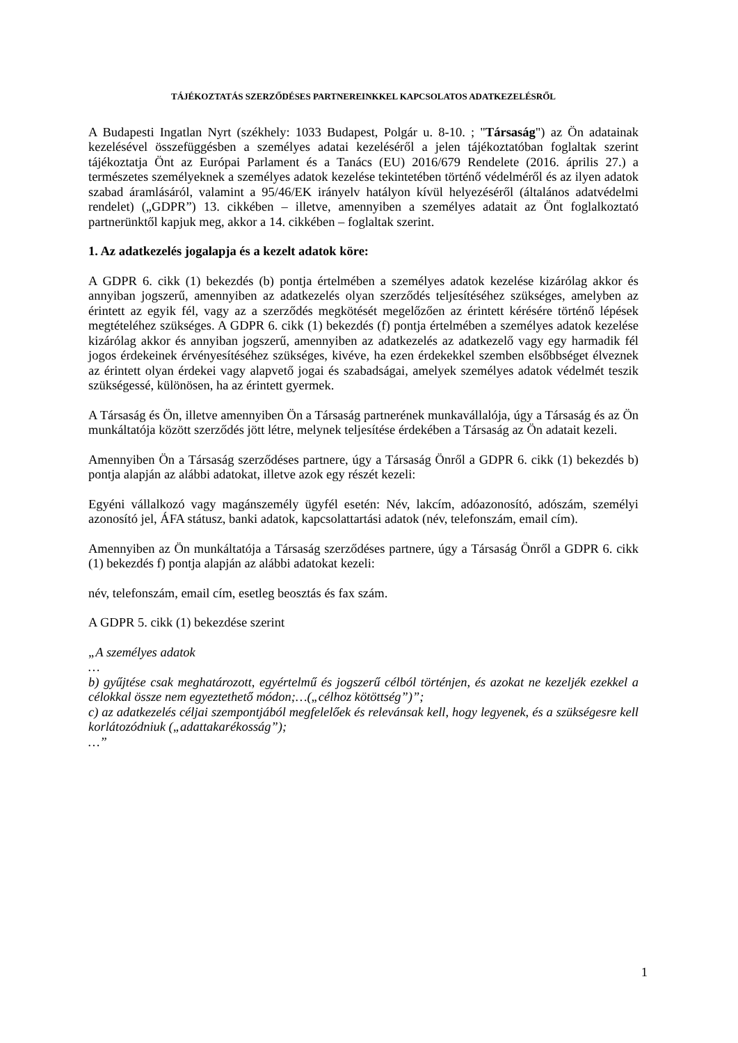TÁJÉKOZTATÁS SZERZŐDÉSES PARTNEREINKKEL KAPCSOLATOS ADATKEZELÉSRŐL
A Budapesti Ingatlan Nyrt (székhely: 1033 Budapest, Polgár u. 8-10. ; "Társaság") az Ön adatainak kezelésével összefüggésben a személyes adatai kezeléséről a jelen tájékoztatóban foglaltak szerint tájékoztatja Önt az Európai Parlament és a Tanács (EU) 2016/679 Rendelete (2016. április 27.) a természetes személyeknek a személyes adatok kezelése tekintetében történő védelméről és az ilyen adatok szabad áramlásáról, valamint a 95/46/EK irányelv hatályon kívül helyezéséről (általános adatvédelmi rendelet) („GDPR”) 13. cikkében – illetve, amennyiben a személyes adatait az Önt foglalkoztató partnerünktől kapjuk meg, akkor a 14. cikkében – foglaltak szerint.
1. Az adatkezelés jogalapja és a kezelt adatok köre:
A GDPR 6. cikk (1) bekezdés (b) pontja értelmében a személyes adatok kezelése kizárólag akkor és annyiban jogszerű, amennyiben az adatkezelés olyan szerződés teljesítéséhez szükséges, amelyben az érintett az egyik fél, vagy az a szerződés megkötését megelőzően az érintett kérésére történő lépések megtételéhez szükséges. A GDPR 6. cikk (1) bekezdés (f) pontja értelmében a személyes adatok kezelése kizárólag akkor és annyiban jogszerű, amennyiben az adatkezelés az adatkezelő vagy egy harmadik fél jogos érdekeinek érvényesítéséhez szükséges, kivéve, ha ezen érdekekkel szemben elsőbbséget élveznek az érintett olyan érdekei vagy alapvető jogai és szabadságai, amelyek személyes adatok védelmét teszik szükségessé, különösen, ha az érintett gyermek.
A Társaság és Ön, illetve amennyiben Ön a Társaság partnerének munkavállalója, úgy a Társaság és az Ön munkáltatója között szerződés jött létre, melynek teljesítése érdekében a Társaság az Ön adatait kezeli.
Amennyiben Ön a Társaság szerződéses partnere, úgy a Társaság Önről a GDPR 6. cikk (1) bekezdés b) pontja alapján az alábbi adatokat, illetve azok egy részét kezeli:
Egyéni vállalkozó vagy magánszemély ügyfél esetén: Név, lakcím, adóazonosító, adószám, személyi azonosító jel, ÁFA státusz, banki adatok, kapcsolattartási adatok (név, telefonszám, email cím).
Amennyiben az Ön munkáltatója a Társaság szerződéses partnere, úgy a Társaság Önről a GDPR 6. cikk (1) bekezdés f) pontja alapján az alábbi adatokat kezeli:
név, telefonszám, email cím, esetleg beosztás és fax szám.
A GDPR 5. cikk (1) bekezdése szerint
„A személyes adatok
…
b) gyűjtése csak meghatározott, egyértelmű és jogszerű célból történjen, és azokat ne kezeljék ezekkel a célokkal össze nem egyeztethető módon;…(„célhoz kötöttség”)”;
c) az adatkezelés céljai szempontjából megfelelőek és relevánsak kell, hogy legyenek, és a szükségesre kell korlátozódniuk („adattakarékosság”);
…”
1